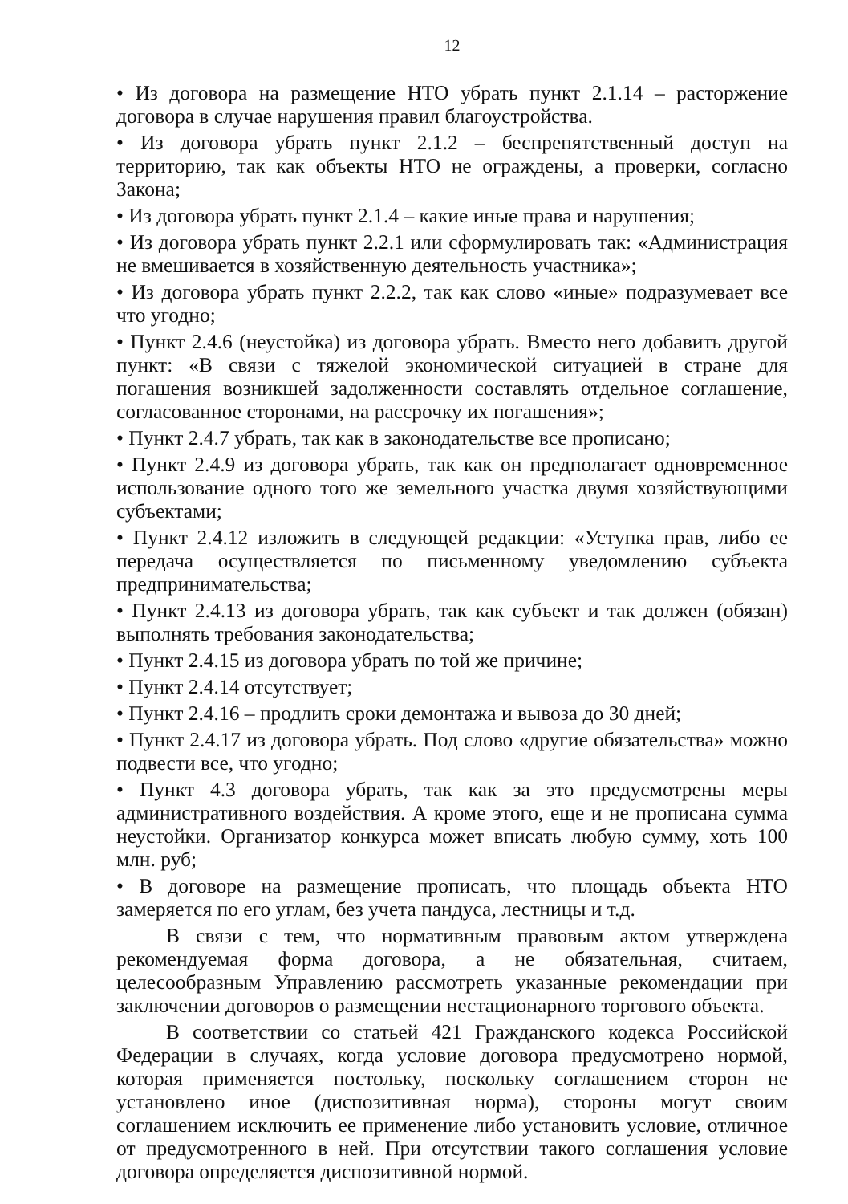12
• Из договора на размещение НТО убрать пункт 2.1.14 – расторжение договора в случае нарушения правил благоустройства.
• Из договора убрать пункт 2.1.2 – беспрепятственный доступ на территорию, так как объекты НТО не ограждены, а проверки, согласно Закона;
• Из договора убрать пункт 2.1.4 – какие иные права и нарушения;
• Из договора убрать пункт 2.2.1 или сформулировать так: «Администрация не вмешивается в хозяйственную деятельность участника»;
• Из договора убрать пункт 2.2.2, так как слово «иные» подразумевает все что угодно;
• Пункт 2.4.6 (неустойка) из договора убрать. Вместо него добавить другой пункт: «В связи с тяжелой экономической ситуацией в стране для погашения возникшей задолженности составлять отдельное соглашение, согласованное сторонами, на рассрочку их погашения»;
• Пункт 2.4.7 убрать, так как в законодательстве все прописано;
• Пункт 2.4.9 из договора убрать, так как он предполагает одновременное использование одного того же земельного участка двумя хозяйствующими субъектами;
• Пункт 2.4.12 изложить в следующей редакции: «Уступка прав, либо ее передача осуществляется по письменному уведомлению субъекта предпринимательства;
• Пункт 2.4.13 из договора убрать, так как субъект и так должен (обязан) выполнять требования законодательства;
• Пункт 2.4.15 из договора убрать по той же причине;
• Пункт 2.4.14 отсутствует;
• Пункт 2.4.16 – продлить сроки демонтажа и вывоза до 30 дней;
• Пункт 2.4.17 из договора убрать. Под слово «другие обязательства» можно подвести все, что угодно;
• Пункт 4.3 договора убрать, так как за это предусмотрены меры административного воздействия. А кроме этого, еще и не прописана сумма неустойки. Организатор конкурса может вписать любую сумму, хоть 100 млн. руб;
• В договоре на размещение прописать, что площадь объекта НТО замеряется по его углам, без учета пандуса, лестницы и т.д.
В связи с тем, что нормативным правовым актом утверждена рекомендуемая форма договора, а не обязательная, считаем, целесообразным Управлению рассмотреть указанные рекомендации при заключении договоров о размещении нестационарного торгового объекта.
В соответствии со статьей 421 Гражданского кодекса Российской Федерации в случаях, когда условие договора предусмотрено нормой, которая применяется постольку, поскольку соглашением сторон не установлено иное (диспозитивная норма), стороны могут своим соглашением исключить ее применение либо установить условие, отличное от предусмотренного в ней. При отсутствии такого соглашения условие договора определяется диспозитивной нормой.